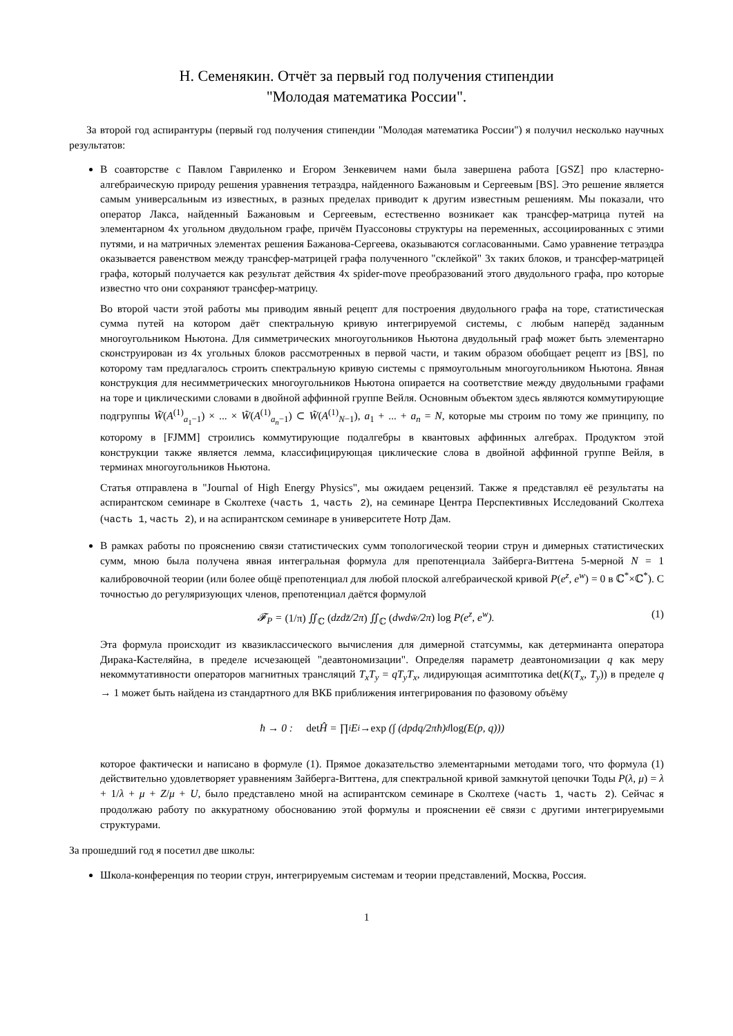Н. Семенякин. Отчёт за первый год получения стипендии
"Молодая математика России".
За второй год аспирантуры (первый год получения стипендии "Молодая математика России") я получил несколько научных результатов:
В соавторстве с Павлом Гавриленко и Егором Зенкевичем нами была завершена работа [GSZ] про кластерно-алгебраическую природу решения уравнения тетраэдра, найденного Бажановым и Сергеевым [BS]. Это решение является самым универсальным из известных, в разных пределах приводит к другим известным решениям. Мы показали, что оператор Лакса, найденный Бажановым и Сергеевым, естественно возникает как трансфер-матрица путей на элементарном 4х угольном двудольном графе, причём Пуассоновы структуры на переменных, ассоциированных с этими путями, и на матричных элементах решения Бажанова-Сергеева, оказываются согласованными. Само уравнение тетраэдра оказывается равенством между трансфер-матрицей графа полученного "склейкой" 3х таких блоков, и трансфер-матрицей графа, который получается как результат действия 4х spider-move преобразований этого двудольного графа, про которые известно что они сохраняют трансфер-матрицу.
Во второй части этой работы мы приводим явный рецепт для построения двудольного графа на торе, статистическая сумма путей на котором даёт спектральную кривую интегрируемой системы, с любым наперёд заданным многоугольником Ньютона. Для симметрических многоугольников Ньютона двудольный граф может быть элементарно сконструирован из 4х угольных блоков рассмотренных в первой части, и таким образом обобщает рецепт из [BS], по которому там предлагалось строить спектральную кривую системы с прямоугольным многоугольником Ньютона. Явная конструкция для несимметрических многоугольников Ньютона опирается на соответствие между двудольными графами на торе и циклическими словами в двойной аффинной группе Вейля. Основным объектом здесь являются коммутирующие подгруппы W̃(A<sup>(1)</sup><sub>a<sub>1</sub>−1</sub>) × ... × W̃(A<sup>(1)</sup><sub>a<sub>n</sub>−1</sub>) ⊂ W̃(A<sup>(1)</sup><sub>N−1</sub>), a<sub>1</sub> + ... + a<sub>n</sub> = N, которые мы строим по тому же принципу, по которому в [FJMM] строились коммутирующие подалгебры в квантовых аффинных алгебрах. Продуктом этой конструкции также является лемма, классифицирующая циклические слова в двойной аффинной группе Вейля, в терминах многоугольников Ньютона.
Статья отправлена в "Journal of High Energy Physics", мы ожидаем рецензий. Также я представлял её результаты на аспирантском семинаре в Сколтехе (часть 1, часть 2), на семинаре Центра Перспективных Исследований Сколтеха (часть 1, часть 2), и на аспирантском семинаре в университете Нотр Дам.
В рамках работы по прояснению связи статистических сумм топологической теории струн и димерных статистических сумм, мною была получена явная интегральная формула для препотенциала Зайберга-Виттена 5-мерной N = 1 калибровочной теории (или более общё препотенциал для любой плоской алгебраической кривой P(e<sup>z</sup>, e<sup>w</sup>) = 0 в ℂ<sup>*</sup>×ℂ<sup>*</sup>). С точностью до регуляризующих членов, препотенциал даётся формулой
𝓕<sub>P</sub> = (1/π) ∬<sub>ℂ</sub> (dzdz̄/2π) ∬<sub>ℂ</sub> (dwdw̄/2π) log P(e<sup>z</sup>, e<sup>w</sup>).
(1)
Эта формула происходит из квазиклассического вычисления для димерной статсуммы, как детерминанта оператора Дирака-Кастеляйна, в пределе исчезающей "деавтономизации". Определяя параметр деавтономизации q как меру некоммутативности операторов магнитных трансляций T<sub>x</sub>T<sub>y</sub> = qT<sub>y</sub>T<sub>x</sub>, лидирующая асимптотика det(K(T<sub>x</sub>, T<sub>y</sub>)) в пределе q → 1 может быть найдена из стандартного для ВКБ приближения интегрирования по фазовому объёму
ħ → 0 : det Ĥ = ∏<sub>i</sub> E<sub>i</sub> → exp (∫ (dpdq/2πħ)<sup>d</sup> log (E(p, q)))
которое фактически и написано в формуле (1). Прямое доказательство элементарными методами того, что формула (1) действительно удовлетворяет уравнениям Зайберга-Виттена, для спектральной кривой замкнутой цепочки Тоды P(λ, μ) = λ + 1/λ + μ + Z/μ + U, было представлено мной на аспирантском семинаре в Сколтехе (часть 1, часть 2). Сейчас я продолжаю работу по аккуратному обоснованию этой формулы и прояснении её связи с другими интегрируемыми структурами.
За прошедший год я посетил две школы:
Школа-конференция по теории струн, интегрируемым системам и теории представлений, Москва, Россия.
1